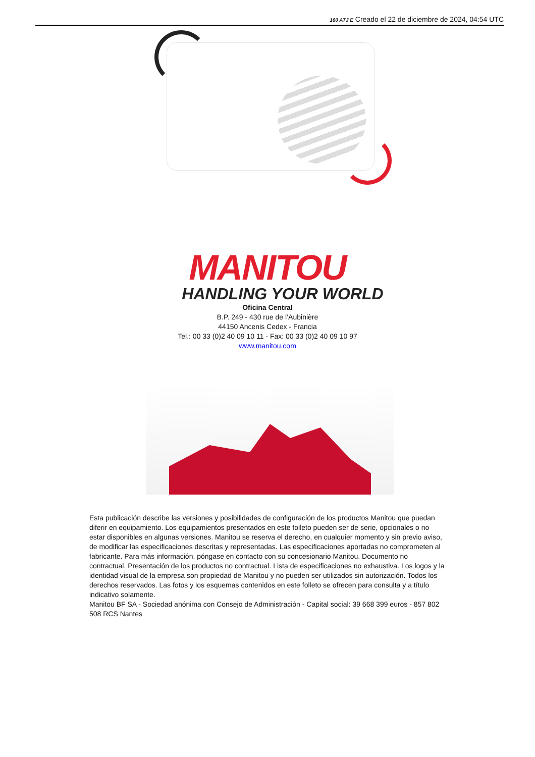160 ATJ E Creado el 22 de diciembre de 2024, 04:54 UTC
MANITOU
HANDLING YOUR WORLD
Oficina Central
B.P. 249 - 430 rue de l’Aubinière
44150 Ancenis Cedex - Francia
Tel.: 00 33 (0)2 40 09 10 11 - Fax: 00 33 (0)2 40 09 10 97
www.manitou.com
Esta publicación describe las versiones y posibilidades de configuración de los productos Manitou que puedan diferir en equipamiento. Los equipamientos presentados en este folleto pueden ser de serie, opcionales o no estar disponibles en algunas versiones. Manitou se reserva el derecho, en cualquier momento y sin previo aviso, de modificar las especificaciones descritas y representadas. Las especificaciones aportadas no comprometen al fabricante. Para más información, póngase en contacto con su concesionario Manitou. Documento no contractual. Presentación de los productos no contractual. Lista de especificaciones no exhaustiva. Los logos y la identidad visual de la empresa son propiedad de Manitou y no pueden ser utilizados sin autorización. Todos los derechos reservados. Las fotos y los esquemas contenidos en este folleto se ofrecen para consulta y a título indicativo solamente.
Manitou BF SA - Sociedad anónima con Consejo de Administración - Capital social: 39 668 399 euros - 857 802 508 RCS Nantes